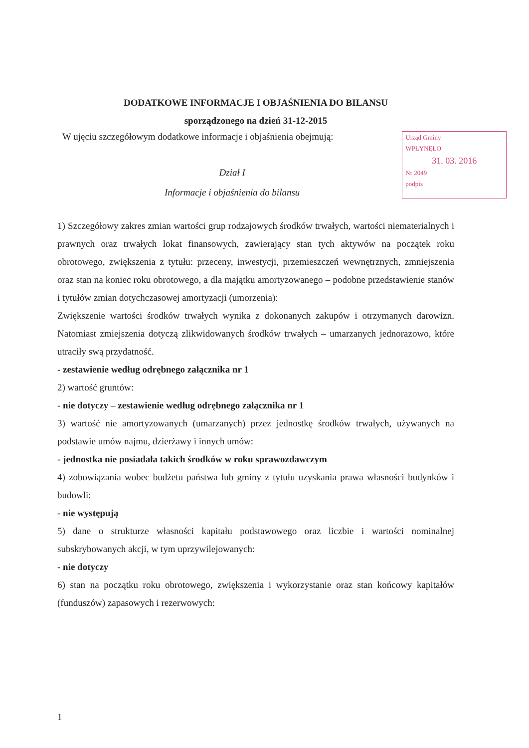DODATKOWE INFORMACJE I OBJAŚNIENIA DO BILANSU
sporządzonego na dzień 31-12-2015
W ujęciu szczegółowym dodatkowe informacje i objaśnienia obejmują:
Dział I
Informacje i objaśnienia do bilansu
Urząd Gminy
WPŁYNĘŁO
31. 03. 2016
Nr 2049
podpis
1) Szczegółowy zakres zmian wartości grup rodzajowych środków trwałych, wartości niematerialnych i prawnych oraz trwałych lokat finansowych, zawierający stan tych aktywów na początek roku obrotowego, zwiększenia z tytułu: przeceny, inwestycji, przemieszczeń wewnętrznych, zmniejszenia oraz stan na koniec roku obrotowego, a dla majątku amortyzowanego – podobne przedstawienie stanów i tytułów zmian dotychczasowej amortyzacji (umorzenia):
Zwiększenie wartości środków trwałych wynika z dokonanych zakupów i otrzymanych darowizn. Natomiast zmiejszenia dotyczą zlikwidowanych środków trwałych – umarzanych jednorazowo, które utraciły swą przydatność.
- zestawienie według odrębnego załącznika nr 1
2) wartość gruntów:
- nie dotyczy – zestawienie według odrębnego załącznika nr 1
3) wartość nie amortyzowanych (umarzanych) przez jednostkę środków trwałych, używanych na podstawie umów najmu, dzierżawy i innych umów:
- jednostka nie posiadała takich środków w roku sprawozdawczym
4) zobowiązania wobec budżetu państwa lub gminy z tytułu uzyskania prawa własności budynków i budowli:
- nie występują
5) dane o strukturze własności kapitału podstawowego oraz liczbie i wartości nominalnej subskrybowanych akcji, w tym uprzywilejowanych:
- nie dotyczy
6) stan na początku roku obrotowego, zwiększenia i wykorzystanie oraz stan końcowy kapitałów (funduszów) zapasowych i rezerwowych:
1